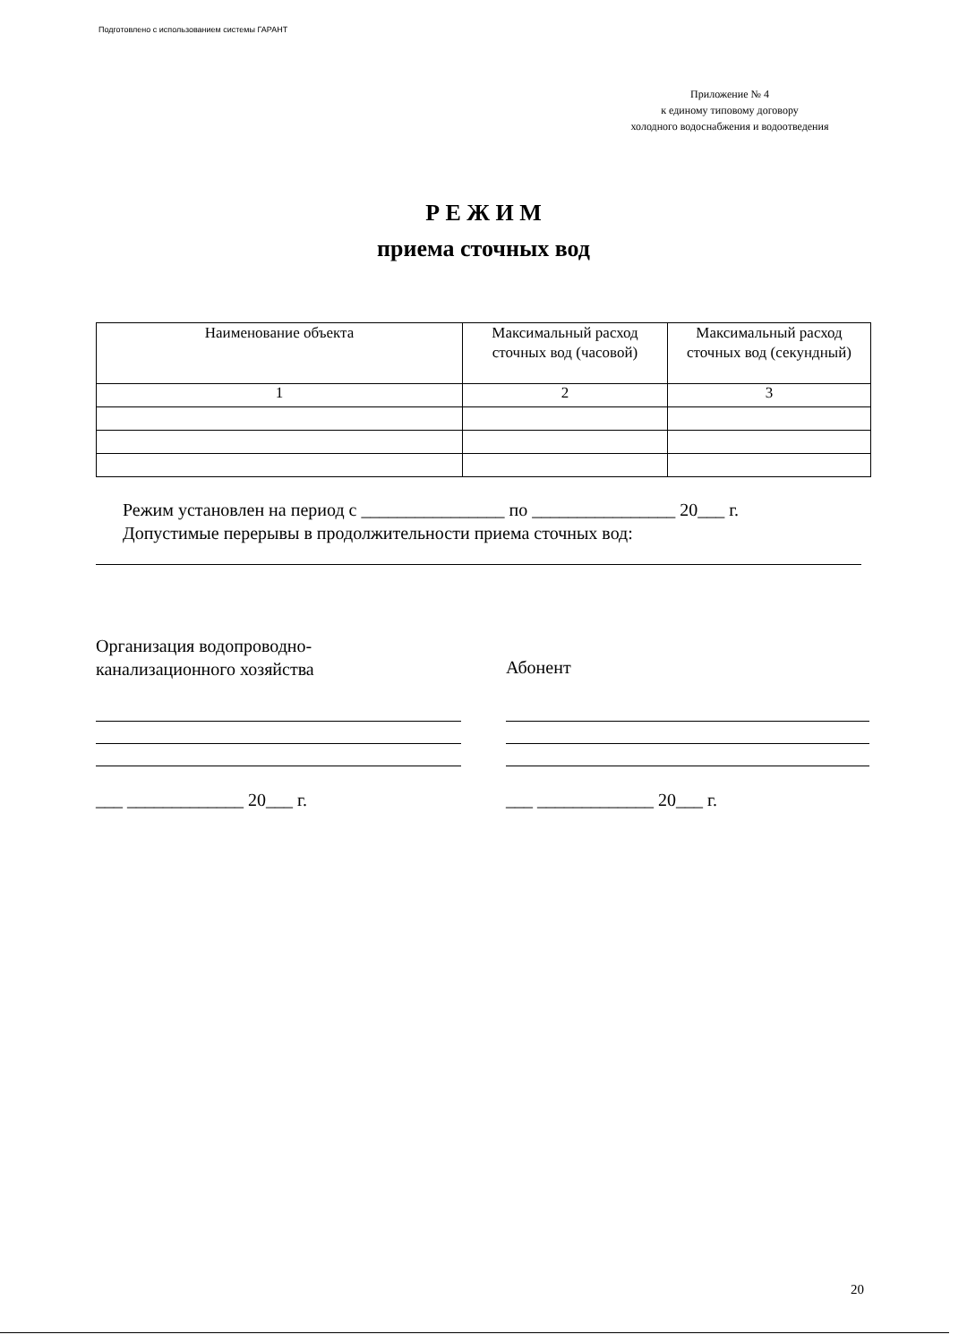Подготовлено с использованием системы ГАРАНТ
Приложение № 4
к единому типовому договору
холодного водоснабжения и водоотведения
Р Е Ж И М
приема сточных вод
| Наименование объекта | Максимальный расход сточных вод (часовой) | Максимальный расход сточных вод (секундный) |
| --- | --- | --- |
| 1 | 2 | 3 |
Режим установлен на период с ________________ по ________________ 20___ г.
Допустимые перерывы в продолжительности приема сточных вод:
Организация водопроводно-
канализационного хозяйства
Абонент
___ _____________ 20___ г. ___ _____________ 20___ г.
20